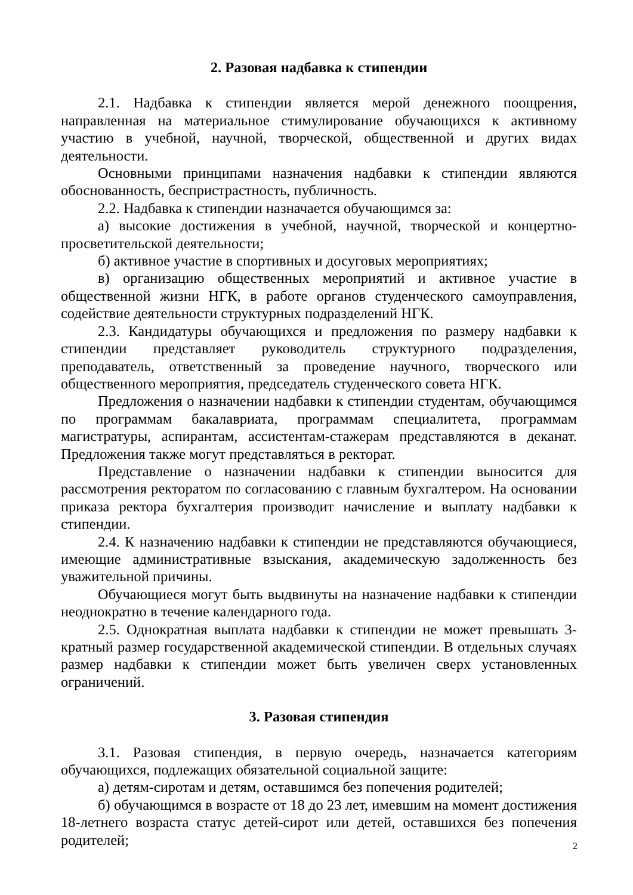2. Разовая надбавка к стипендии
2.1. Надбавка к стипендии является мерой денежного поощрения, направленная на материальное стимулирование обучающихся к активному участию в учебной, научной, творческой, общественной и других видах деятельности.
Основными принципами назначения надбавки к стипендии являются обоснованность, беспристрастность, публичность.
2.2. Надбавка к стипендии назначается обучающимся за:
а) высокие достижения в учебной, научной, творческой и концертно-просветительской деятельности;
б) активное участие в спортивных и досуговых мероприятиях;
в) организацию общественных мероприятий и активное участие в общественной жизни НГК, в работе органов студенческого самоуправления, содействие деятельности структурных подразделений НГК.
2.3. Кандидатуры обучающихся и предложения по размеру надбавки к стипендии представляет руководитель структурного подразделения, преподаватель, ответственный за проведение научного, творческого или общественного мероприятия, председатель студенческого совета НГК.
Предложения о назначении надбавки к стипендии студентам, обучающимся по программам бакалавриата, программам специалитета, программам магистратуры, аспирантам, ассистентам-стажерам представляются в деканат. Предложения также могут представляться в ректорат.
Представление о назначении надбавки к стипендии выносится для рассмотрения ректоратом по согласованию с главным бухгалтером. На основании приказа ректора бухгалтерия производит начисление и выплату надбавки к стипендии.
2.4. К назначению надбавки к стипендии не представляются обучающиеся, имеющие административные взыскания, академическую задолженность без уважительной причины.
Обучающиеся могут быть выдвинуты на назначение надбавки к стипендии неоднократно в течение календарного года.
2.5. Однократная выплата надбавки к стипендии не может превышать 3-кратный размер государственной академической стипендии. В отдельных случаях размер надбавки к стипендии может быть увеличен сверх установленных ограничений.
3. Разовая стипендия
3.1. Разовая стипендия, в первую очередь, назначается категориям обучающихся, подлежащих обязательной социальной защите:
а) детям-сиротам и детям, оставшимся без попечения родителей;
б) обучающимся в возрасте от 18 до 23 лет, имевшим на момент достижения 18-летнего возраста статус детей-сирот или детей, оставшихся без попечения родителей;
2